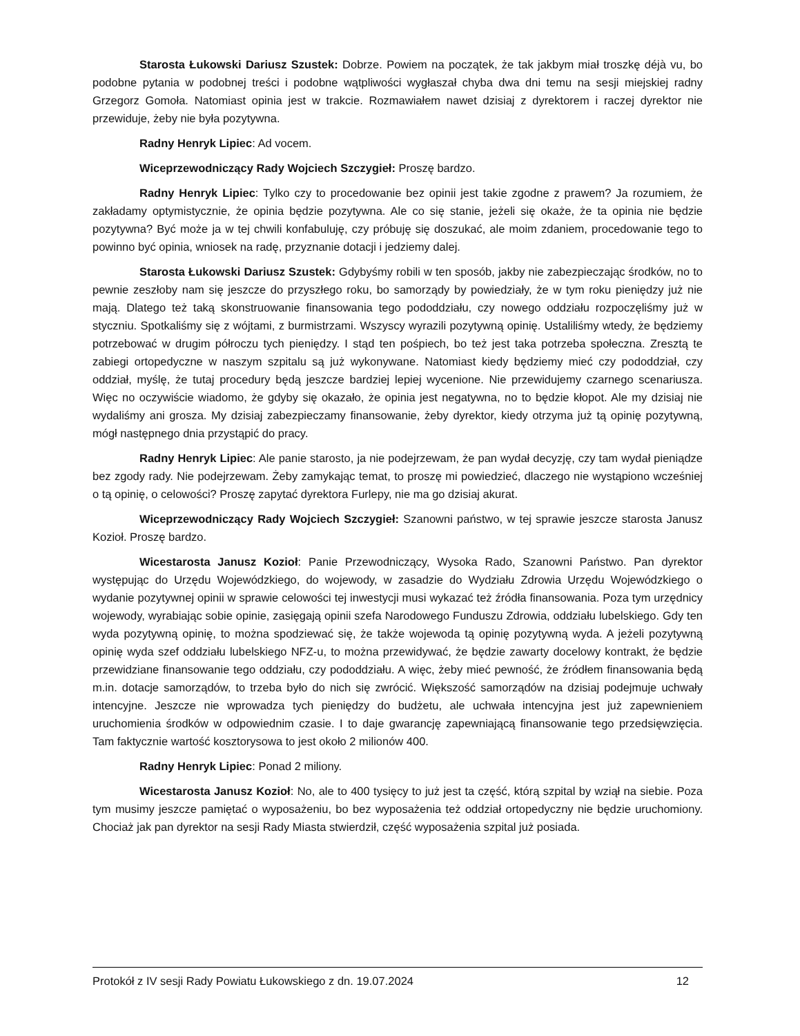Starosta Łukowski Dariusz Szustek: Dobrze. Powiem na początek, że tak jakbym miał troszkę déjà vu, bo podobne pytania w podobnej treści i podobne wątpliwości wygłaszał chyba dwa dni temu na sesji miejskiej radny Grzegorz Gomoła. Natomiast opinia jest w trakcie. Rozmawiałem nawet dzisiaj z dyrektorem i raczej dyrektor nie przewiduje, żeby nie była pozytywna.
Radny Henryk Lipiec: Ad vocem.
Wiceprzewodniczący Rady Wojciech Szczygieł: Proszę bardzo.
Radny Henryk Lipiec: Tylko czy to procedowanie bez opinii jest takie zgodne z prawem? Ja rozumiem, że zakładamy optymistycznie, że opinia będzie pozytywna. Ale co się stanie, jeżeli się okaże, że ta opinia nie będzie pozytywna? Być może ja w tej chwili konfabuluję, czy próbuję się doszukać, ale moim zdaniem, procedowanie tego to powinno być opinia, wniosek na radę, przyznanie dotacji i jedziemy dalej.
Starosta Łukowski Dariusz Szustek: Gdybyśmy robili w ten sposób, jakby nie zabezpieczając środków, no to pewnie zeszłoby nam się jeszcze do przyszłego roku, bo samorządy by powiedziały, że w tym roku pieniędzy już nie mają. Dlatego też taką skonstruowanie finansowania tego pododdziału, czy nowego oddziału rozpoczęliśmy już w styczniu. Spotkaliśmy się z wójtami, z burmistrzami. Wszyscy wyrazili pozytywną opinię. Ustaliliśmy wtedy, że będziemy potrzebować w drugim półroczu tych pieniędzy. I stąd ten pośpiech, bo też jest taka potrzeba społeczna. Zresztą te zabiegi ortopedyczne w naszym szpitalu są już wykonywane. Natomiast kiedy będziemy mieć czy pododdział, czy oddział, myślę, że tutaj procedury będą jeszcze bardziej lepiej wycenione. Nie przewidujemy czarnego scenariusza. Więc no oczywiście wiadomo, że gdyby się okazało, że opinia jest negatywna, no to będzie kłopot. Ale my dzisiaj nie wydaliśmy ani grosza. My dzisiaj zabezpieczamy finansowanie, żeby dyrektor, kiedy otrzyma już tą opinię pozytywną, mógł następnego dnia przystąpić do pracy.
Radny Henryk Lipiec: Ale panie starosto, ja nie podejrzewam, że pan wydał decyzję, czy tam wydał pieniądze bez zgody rady. Nie podejrzewam. Żeby zamykając temat, to proszę mi powiedzieć, dlaczego nie wystąpiono wcześniej o tą opinię, o celowości? Proszę zapytać dyrektora Furlepy, nie ma go dzisiaj akurat.
Wiceprzewodniczący Rady Wojciech Szczygieł: Szanowni państwo, w tej sprawie jeszcze starosta Janusz Kozioł. Proszę bardzo.
Wicestarosta Janusz Kozioł: Panie Przewodniczący, Wysoka Rado, Szanowni Państwo. Pan dyrektor występując do Urzędu Wojewódzkiego, do wojewody, w zasadzie do Wydziału Zdrowia Urzędu Wojewódzkiego o wydanie pozytywnej opinii w sprawie celowości tej inwestycji musi wykazać też źródła finansowania. Poza tym urzędnicy wojewody, wyrabiając sobie opinie, zasięgają opinii szefa Narodowego Funduszu Zdrowia, oddziału lubelskiego. Gdy ten wyda pozytywną opinię, to można spodziewać się, że także wojewoda tą opinię pozytywną wyda. A jeżeli pozytywną opinię wyda szef oddziału lubelskiego NFZ-u, to można przewidywać, że będzie zawarty docelowy kontrakt, że będzie przewidziane finansowanie tego oddziału, czy pododdziału. A więc, żeby mieć pewność, że źródłem finansowania będą m.in. dotacje samorządów, to trzeba było do nich się zwrócić. Większość samorządów na dzisiaj podejmuje uchwały intencyjne. Jeszcze nie wprowadza tych pieniędzy do budżetu, ale uchwała intencyjna jest już zapewnieniem uruchomienia środków w odpowiednim czasie. I to daje gwarancję zapewniającą finansowanie tego przedsięwzięcia. Tam faktycznie wartość kosztorysowa to jest około 2 milionów 400.
Radny Henryk Lipiec: Ponad 2 miliony.
Wicestarosta Janusz Kozioł: No, ale to 400 tysięcy to już jest ta część, którą szpital by wziął na siebie. Poza tym musimy jeszcze pamiętać o wyposażeniu, bo bez wyposażenia też oddział ortopedyczny nie będzie uruchomiony. Chociaż jak pan dyrektor na sesji Rady Miasta stwierdził, część wyposażenia szpital już posiada.
Protokół z IV sesji Rady Powiatu Łukowskiego z dn. 19.07.2024 12